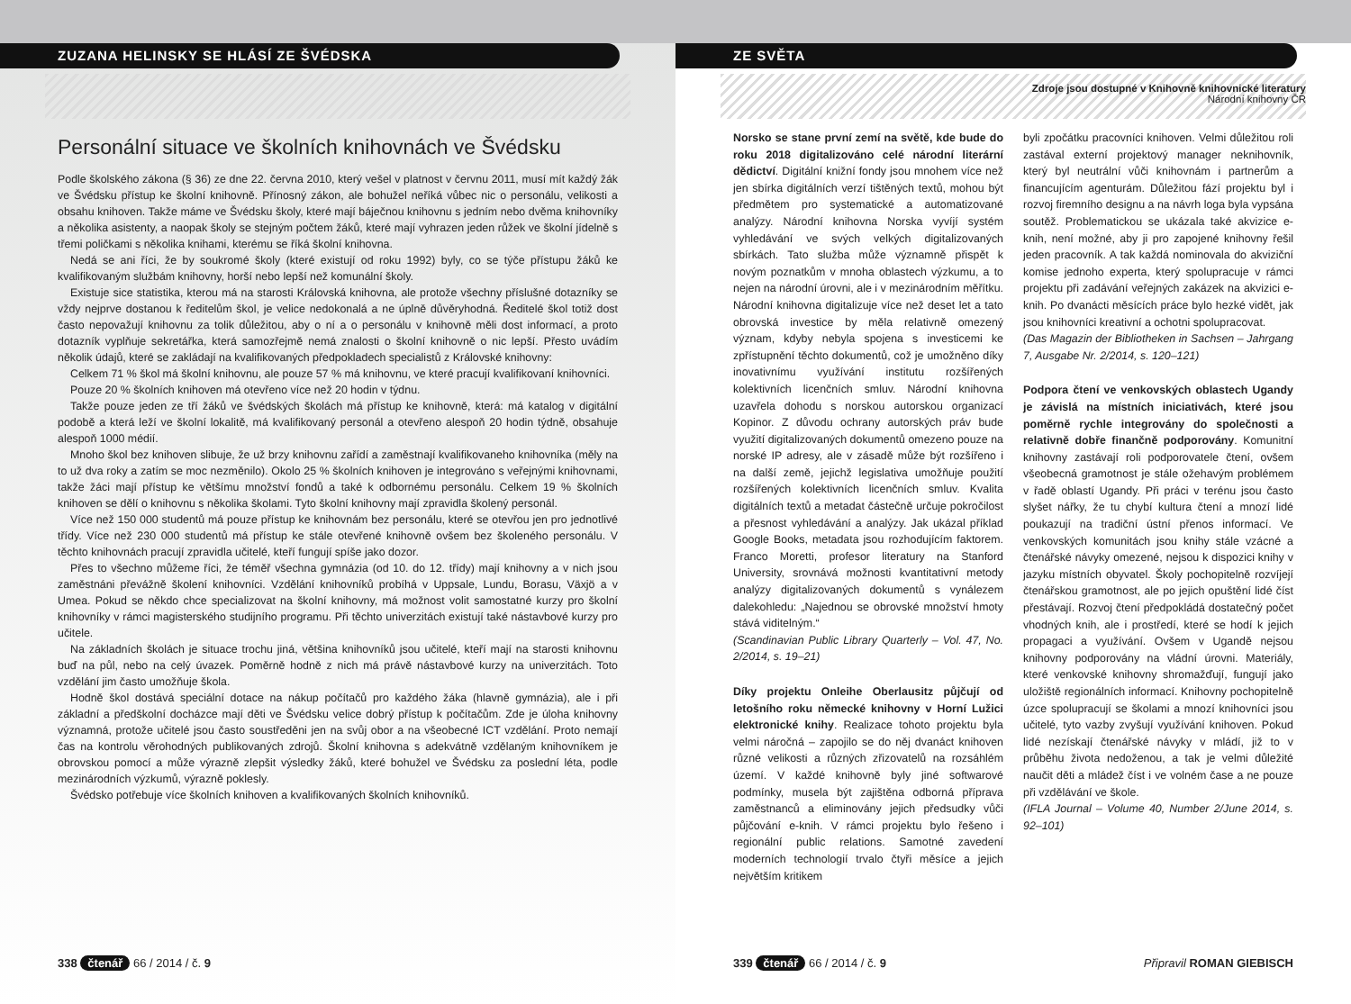ZUZANA HELINSKY SE HLÁSÍ ZE ŠVÉDSKA
Personální situace ve školních knihovnách ve Švédsku
Podle školského zákona (§ 36) ze dne 22. června 2010, který vešel v platnost v červnu 2011, musí mít každý žák ve Švédsku přístup ke školní knihovně. Přínosný zákon, ale bohužel neříká vůbec nic o personálu, velikosti a obsahu knihoven. Takže máme ve Švédsku školy, které mají báječnou knihovnu s jedním nebo dvěma knihovníky a několika asistenty, a naopak školy se stejným počtem žáků, které mají vyhrazen jeden růžek ve školní jídelně s třemi poličkami s několika knihami, kterému se říká školní knihovna.
Nedá se ani říci, že by soukromé školy (které existují od roku 1992) byly, co se týče přístupu žáků ke kvalifikovaným službám knihovny, horší nebo lepší než komunální školy.
Existuje sice statistika, kterou má na starosti Královská knihovna, ale protože všechny příslušné dotazníky se vždy nejprve dostanou k ředitelům škol, je velice nedokonalá a ne úplně důvěryhodná. Ředitelé škol totiž dost často nepovažují knihovnu za tolik důležitou, aby o ní a o personálu v knihovně měli dost informací, a proto dotazník vyplňuje sekretářka, která samozřejmě nemá znalosti o školní knihovně o nic lepší. Přesto uvádím několik údajů, které se zakládají na kvalifikovaných předpokladech specialistů z Královské knihovny:
Celkem 71 % škol má školní knihovnu, ale pouze 57 % má knihovnu, ve které pracují kvalifikovaní knihovníci.
Pouze 20 % školních knihoven má otevřeno více než 20 hodin v týdnu.
Takže pouze jeden ze tří žáků ve švédských školách má přístup ke knihovně, která: má katalog v digitální podobě a která leží ve školní lokalitě, má kvalifikovaný personál a otevřeno alespoň 20 hodin týdně, obsahuje alespoň 1000 médií.
Mnoho škol bez knihoven slibuje, že už brzy knihovnu zařídí a zaměstnají kvalifikovaneho knihovníka (měly na to už dva roky a zatím se moc nezměnilo). Okolo 25 % školních knihoven je integrováno s veřejnými knihovnami, takže žáci mají přístup ke většímu množství fondů a také k odbornému personálu. Celkem 19 % školních knihoven se dělí o knihovnu s několika školami. Tyto školní knihovny mají zpravidla školený personál.
Více než 150 000 studentů má pouze přístup ke knihovnám bez personálu, které se otevřou jen pro jednotlivé třídy. Více než 230 000 studentů má přístup ke stále otevřené knihovně ovšem bez školeného personálu. V těchto knihovnách pracují zpravidla učitelé, kteří fungují spíše jako dozor.
Přes to všechno můžeme říci, že téměř všechna gymnázia (od 10. do 12. třídy) mají knihovny a v nich jsou zaměstnáni převážně školení knihovníci. Vzdělání knihovníků probíhá v Uppsale, Lundu, Borasu, Växjö a v Umea. Pokud se někdo chce specializovat na školní knihovny, má možnost volit samostatné kurzy pro školní knihovníky v rámci magisterského studijního programu. Při těchto univerzitách existují také nástavbové kurzy pro učitele.
Na základních školách je situace trochu jiná, většina knihovníků jsou učitelé, kteří mají na starosti knihovnu buď na půl, nebo na celý úvazek. Poměrně hodně z nich má právě nástavbové kurzy na univerzitách. Toto vzdělání jim často umožňuje škola.
Hodně škol dostává speciální dotace na nákup počítačů pro každého žáka (hlavně gymnázia), ale i při základní a předškolní docházce mají děti ve Švédsku velice dobrý přístup k počítačům. Zde je úloha knihovny významná, protože učitelé jsou často soustředěni jen na svůj obor a na všeobecné ICT vzdělání. Proto nemají čas na kontrolu věrohodných publikovaných zdrojů. Školní knihovna s adekvátně vzdělaným knihovníkem je obrovskou pomocí a může výrazně zlepšit výsledky žáků, které bohužel ve Švédsku za poslední léta, podle mezinárodních výzkumů, výrazně poklesly.
Švédsko potřebuje více školních knihoven a kvalifikovaných školních knihovníků.
338 čtenář 66 / 2014 / č. 9
ZE SVĚTA
Zdroje jsou dostupné v Knihovně knihovnické literatury
Národní knihovny ČR
Norsko se stane první zemí na světě, kde bude do roku 2018 digitalizováno celé národní literární dědictví. Digitální knižní fondy jsou mnohem více než jen sbírka digitálních verzí tištěných textů, mohou být předmětem pro systematické a automatizované analýzy. Národní knihovna Norska vyvíjí systém vyhledávání ve svých velkých digitalizovaných sbírkách. Tato služba může významně přispět k novým poznatkům v mnoha oblastech výzkumu, a to nejen na národní úrovni, ale i v mezinárodním měřítku. Národní knihovna digitalizuje více než deset let a tato obrovská investice by měla relativně omezený význam, kdyby nebyla spojena s investicemi ke zpřístupnění těchto dokumentů, což je umožněno díky inovativnímu využívání institutu rozšířených kolektivních licenčních smluv. Národní knihovna uzavřela dohodu s norskou autorskou organizací Kopinor. Z důvodu ochrany autorských práv bude využití digitalizovaných dokumentů omezeno pouze na norské IP adresy, ale v zásadě může být rozšířeno i na další země, jejichž legislativa umožňuje použití rozšířených kolektivních licenčních smluv. Kvalita digitálních textů a metadat částečně určuje pokročilost a přesnost vyhledávání a analýzy. Jak ukázal příklad Google Books, metadata jsou rozhodujícím faktorem. Franco Moretti, profesor literatury na Stanford University, srovnává možnosti kvantitativní metody analýzy digitalizovaných dokumentů s vynálezem dalekohledu: „Najednou se obrovské množství hmoty stává viditelným.“
(Scandinavian Public Library Quarterly – Vol. 47, No. 2/2014, s. 19–21)
Díky projektu Onleihe Oberlausitz půjčují od letošního roku německé knihovny v Horní Lužici elektronické knihy. Realizace tohoto projektu byla velmi náročná – zapojilo se do něj dvanáct knihoven různé velikosti a různých zřizovatelů na rozsáhlém území. V každé knihovně byly jiné softwarové podmínky, musela být zajištěna odborná příprava zaměstnanců a eliminovány jejich předsudky vůči půjčování e-knih. V rámci projektu bylo řešeno i regionální public relations. Samotné zavedení moderních technologií trvalo čtyři měsíce a jejich největším kritikem
byli zpočátku pracovníci knihoven. Velmi důležitou roli zastával externí projektový manager neknihovník, který byl neutrální vůči knihovnám i partnerům a financujícím agenturám. Důležitou fází projektu byl i rozvoj firemního designu a na návrh loga byla vypsána soutěž. Problematickou se ukázala také akvizice e-knih, není možné, aby ji pro zapojené knihovny řešil jeden pracovník. A tak každá nominovala do akviziční komise jednoho experta, který spolupracuje v rámci projektu při zadávání veřejných zakázek na akvizici e-knih. Po dvanácti měsících práce bylo hezké vidět, jak jsou knihovníci kreativní a ochotni spolupracovat.
(Das Magazin der Bibliotheken in Sachsen – Jahrgang 7, Ausgabe Nr. 2/2014, s. 120–121)
Podpora čtení ve venkovských oblastech Ugandy je závislá na místních iniciativách, které jsou poměrně rychle integrovány do společnosti a relativně dobře finančně podporovány. Komunitní knihovny zastávají roli podporovatele čtení, ovšem všeobecná gramotnost je stále ožehavým problémem v řadě oblastí Ugandy. Při práci v terénu jsou často slyšet nářky, že tu chybí kultura čtení a mnozí lidé poukazují na tradiční ústní přenos informací. Ve venkovských komunitách jsou knihy stále vzácné a čtenářské návyky omezené, nejsou k dispozici knihy v jazyku místních obyvatel. Školy pochopitelně rozvíjejí čtenářskou gramotnost, ale po jejich opuštění lidé číst přestávají. Rozvoj čtení předpokládá dostatečný počet vhodných knih, ale i prostředí, které se hodí k jejich propagaci a využívání. Ovšem v Ugandě nejsou knihovny podporovány na vládní úrovni. Materiály, které venkovské knihovny shromažďují, fungují jako uložiště regionálních informací. Knihovny pochopitelně úzce spolupracují se školami a mnozí knihovníci jsou učitelé, tyto vazby zvyšují využívání knihoven. Pokud lidé nezískají čtenářské návyky v mládí, již to v průběhu života nedoženou, a tak je velmi důležité naučit děti a mládež číst i ve volném čase a ne pouze při vzdělávání ve škole.
(IFLA Journal – Volume 40, Number 2/June 2014, s. 92–101)
339 čtenář 66 / 2014 / č. 9 Připravil ROMAN GIEBISCH